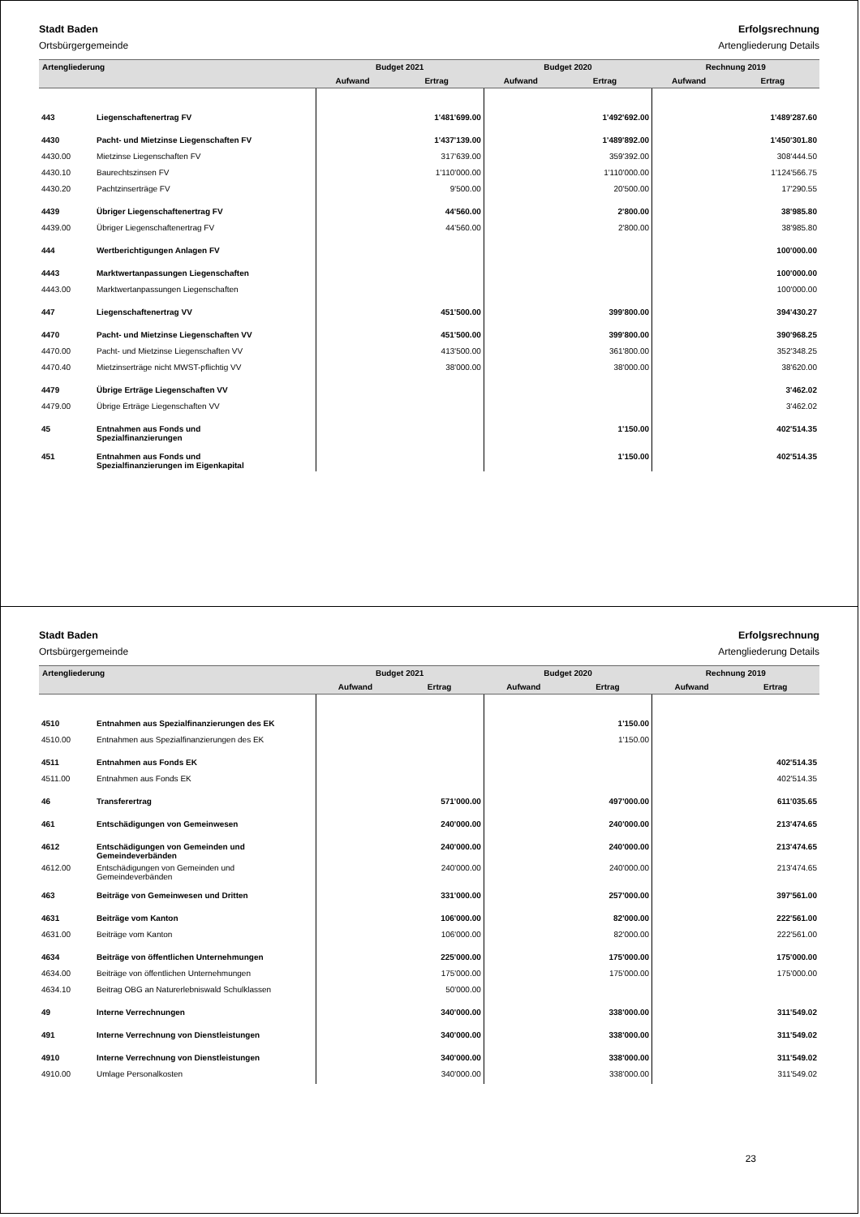Stadt Baden
Ortsbürgergemeinde
Erfolgsrechnung
Artengliederung Details
| Artengliederung | | Budget 2021 | | Budget 2020 | | Rechnung 2019 | |
| --- | --- | --- | --- | --- | --- | --- | --- |
| | | Aufwand | Ertrag | Aufwand | Ertrag | Aufwand | Ertrag |
| 443 | Liegenschaftenertrag FV | | 1'481'699.00 | | 1'492'692.00 | | 1'489'287.60 |
| 4430 | Pacht- und Mietzinse Liegenschaften FV | | 1'437'139.00 | | 1'489'892.00 | | 1'450'301.80 |
| 4430.00 | Mietzinse Liegenschaften FV | | 317'639.00 | | 359'392.00 | | 308'444.50 |
| 4430.10 | Baurechtszinsen FV | | 1'110'000.00 | | 1'110'000.00 | | 1'124'566.75 |
| 4430.20 | Pachtzinserträge FV | | 9'500.00 | | 20'500.00 | | 17'290.55 |
| 4439 | Übriger Liegenschaftenertrag FV | | 44'560.00 | | 2'800.00 | | 38'985.80 |
| 4439.00 | Übriger Liegenschaftenertrag FV | | 44'560.00 | | 2'800.00 | | 38'985.80 |
| 444 | Wertberichtigungen Anlagen FV | | | | | | 100'000.00 |
| 4443 | Marktwertanpassungen Liegenschaften | | | | | | 100'000.00 |
| 4443.00 | Marktwertanpassungen Liegenschaften | | | | | | 100'000.00 |
| 447 | Liegenschaftenertrag VV | | 451'500.00 | | 399'800.00 | | 394'430.27 |
| 4470 | Pacht- und Mietzinse Liegenschaften VV | | 451'500.00 | | 399'800.00 | | 390'968.25 |
| 4470.00 | Pacht- und Mietzinse Liegenschaften VV | | 413'500.00 | | 361'800.00 | | 352'348.25 |
| 4470.40 | Mietzinserträge nicht MWST-pflichtig VV | | 38'000.00 | | 38'000.00 | | 38'620.00 |
| 4479 | Übrige Erträge Liegenschaften VV | | | | | | 3'462.02 |
| 4479.00 | Übrige Erträge Liegenschaften VV | | | | | | 3'462.02 |
| 45 | Entnahmen aus Fonds und Spezialfinanzierungen | | | | 1'150.00 | | 402'514.35 |
| 451 | Entnahmen aus Fonds und Spezialfinanzierungen im Eigenkapital | | | | 1'150.00 | | 402'514.35 |
Stadt Baden
Ortsbürgergemeinde
Erfolgsrechnung
Artengliederung Details
| Artengliederung | | Budget 2021 | | Budget 2020 | | Rechnung 2019 | |
| --- | --- | --- | --- | --- | --- | --- | --- |
| | | Aufwand | Ertrag | Aufwand | Ertrag | Aufwand | Ertrag |
| 4510 | Entnahmen aus Spezialfinanzierungen des EK | | | | 1'150.00 | | |
| 4510.00 | Entnahmen aus Spezialfinanzierungen des EK | | | | 1'150.00 | | |
| 4511 | Entnahmen aus Fonds EK | | | | | | 402'514.35 |
| 4511.00 | Entnahmen aus Fonds EK | | | | | | 402'514.35 |
| 46 | Transferertrag | | 571'000.00 | | 497'000.00 | | 611'035.65 |
| 461 | Entschädigungen von Gemeinwesen | | 240'000.00 | | 240'000.00 | | 213'474.65 |
| 4612 | Entschädigungen von Gemeinden und Gemeindeverbänden | | 240'000.00 | | 240'000.00 | | 213'474.65 |
| 4612.00 | Entschädigungen von Gemeinden und Gemeindeverbänden | | 240'000.00 | | 240'000.00 | | 213'474.65 |
| 463 | Beiträge von Gemeinwesen und Dritten | | 331'000.00 | | 257'000.00 | | 397'561.00 |
| 4631 | Beiträge vom Kanton | | 106'000.00 | | 82'000.00 | | 222'561.00 |
| 4631.00 | Beiträge vom Kanton | | 106'000.00 | | 82'000.00 | | 222'561.00 |
| 4634 | Beiträge von öffentlichen Unternehmungen | | 225'000.00 | | 175'000.00 | | 175'000.00 |
| 4634.00 | Beiträge von öffentlichen Unternehmungen | | 175'000.00 | | 175'000.00 | | 175'000.00 |
| 4634.10 | Beitrag OBG an Naturerlebniswald Schulklassen | | 50'000.00 | | | | |
| 49 | Interne Verrechnungen | | 340'000.00 | | 338'000.00 | | 311'549.02 |
| 491 | Interne Verrechnung von Dienstleistungen | | 340'000.00 | | 338'000.00 | | 311'549.02 |
| 4910 | Interne Verrechnung von Dienstleistungen | | 340'000.00 | | 338'000.00 | | 311'549.02 |
| 4910.00 | Umlage Personalkosten | | 340'000.00 | | 338'000.00 | | 311'549.02 |
23